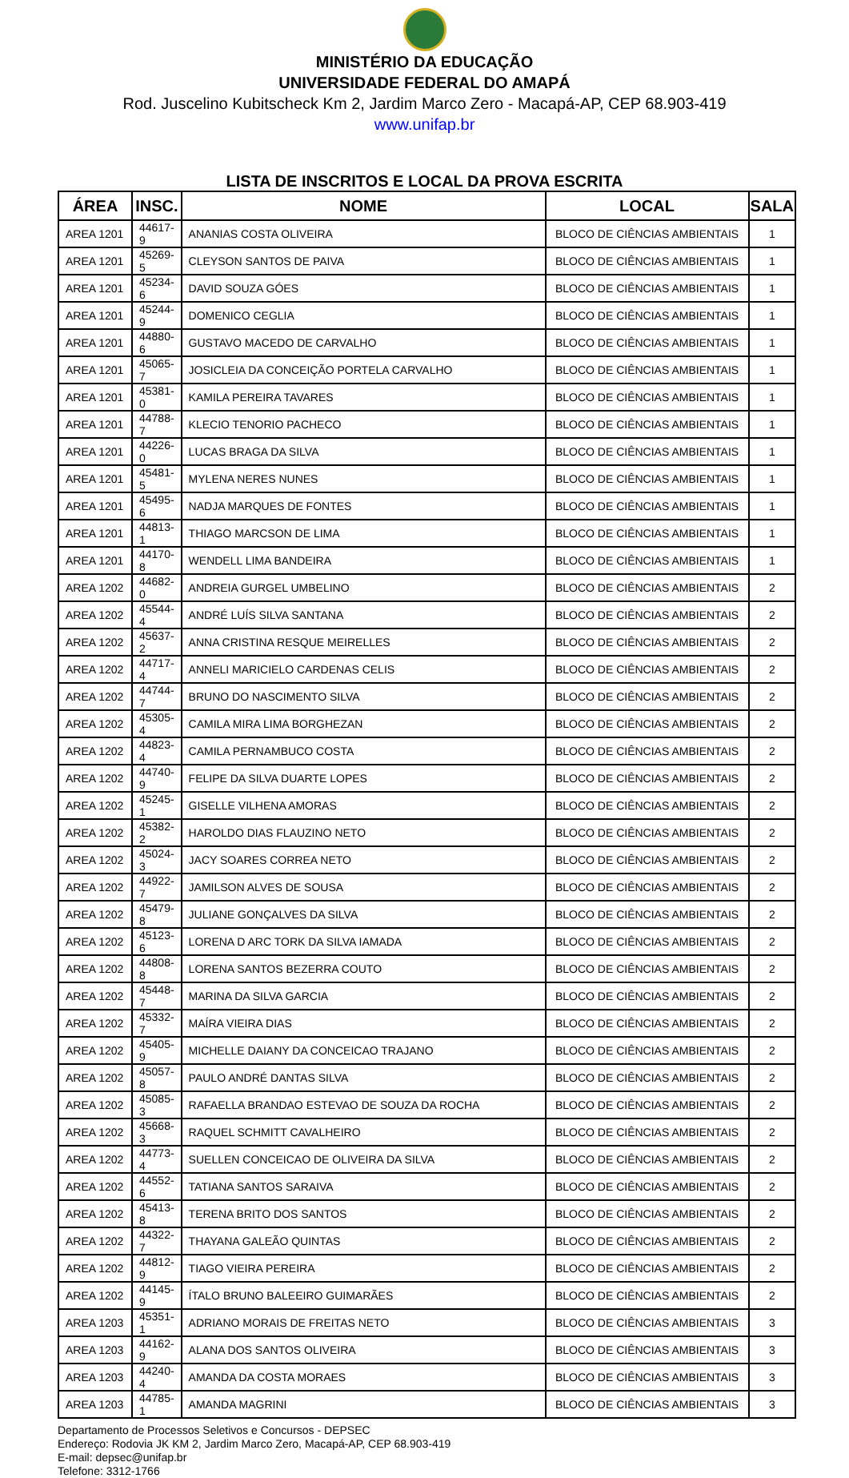MINISTÉRIO DA EDUCAÇÃO
UNIVERSIDADE FEDERAL DO AMAPÁ
Rod. Juscelino Kubitscheck Km 2, Jardim Marco Zero - Macapá-AP, CEP 68.903-419
www.unifap.br
LISTA DE INSCRITOS E LOCAL DA PROVA ESCRITA
| ÁREA | INSC. | NOME | LOCAL | SALA |
| --- | --- | --- | --- | --- |
| AREA 1201 | 44617-9 | ANANIAS COSTA OLIVEIRA | BLOCO DE CIÊNCIAS AMBIENTAIS | 1 |
| AREA 1201 | 45269-5 | CLEYSON SANTOS DE PAIVA | BLOCO DE CIÊNCIAS AMBIENTAIS | 1 |
| AREA 1201 | 45234-6 | DAVID SOUZA GÓES | BLOCO DE CIÊNCIAS AMBIENTAIS | 1 |
| AREA 1201 | 45244-9 | DOMENICO CEGLIA | BLOCO DE CIÊNCIAS AMBIENTAIS | 1 |
| AREA 1201 | 44880-6 | GUSTAVO MACEDO DE CARVALHO | BLOCO DE CIÊNCIAS AMBIENTAIS | 1 |
| AREA 1201 | 45065-7 | JOSICLEIA DA CONCEIÇÃO PORTELA CARVALHO | BLOCO DE CIÊNCIAS AMBIENTAIS | 1 |
| AREA 1201 | 45381-0 | KAMILA PEREIRA TAVARES | BLOCO DE CIÊNCIAS AMBIENTAIS | 1 |
| AREA 1201 | 44788-7 | KLECIO TENORIO PACHECO | BLOCO DE CIÊNCIAS AMBIENTAIS | 1 |
| AREA 1201 | 44226-0 | LUCAS BRAGA DA SILVA | BLOCO DE CIÊNCIAS AMBIENTAIS | 1 |
| AREA 1201 | 45481-5 | MYLENA NERES NUNES | BLOCO DE CIÊNCIAS AMBIENTAIS | 1 |
| AREA 1201 | 45495-6 | NADJA MARQUES DE FONTES | BLOCO DE CIÊNCIAS AMBIENTAIS | 1 |
| AREA 1201 | 44813-1 | THIAGO MARCSON DE LIMA | BLOCO DE CIÊNCIAS AMBIENTAIS | 1 |
| AREA 1201 | 44170-8 | WENDELL LIMA BANDEIRA | BLOCO DE CIÊNCIAS AMBIENTAIS | 1 |
| AREA 1202 | 44682-0 | ANDREIA GURGEL UMBELINO | BLOCO DE CIÊNCIAS AMBIENTAIS | 2 |
| AREA 1202 | 45544-4 | ANDRÉ LUÍS SILVA SANTANA | BLOCO DE CIÊNCIAS AMBIENTAIS | 2 |
| AREA 1202 | 45637-2 | ANNA CRISTINA RESQUE MEIRELLES | BLOCO DE CIÊNCIAS AMBIENTAIS | 2 |
| AREA 1202 | 44717-4 | ANNELI MARICIELO CARDENAS CELIS | BLOCO DE CIÊNCIAS AMBIENTAIS | 2 |
| AREA 1202 | 44744-7 | BRUNO DO NASCIMENTO SILVA | BLOCO DE CIÊNCIAS AMBIENTAIS | 2 |
| AREA 1202 | 45305-4 | CAMILA MIRA LIMA BORGHEZAN | BLOCO DE CIÊNCIAS AMBIENTAIS | 2 |
| AREA 1202 | 44823-4 | CAMILA PERNAMBUCO COSTA | BLOCO DE CIÊNCIAS AMBIENTAIS | 2 |
| AREA 1202 | 44740-9 | FELIPE DA SILVA DUARTE LOPES | BLOCO DE CIÊNCIAS AMBIENTAIS | 2 |
| AREA 1202 | 45245-1 | GISELLE VILHENA AMORAS | BLOCO DE CIÊNCIAS AMBIENTAIS | 2 |
| AREA 1202 | 45382-2 | HAROLDO DIAS FLAUZINO NETO | BLOCO DE CIÊNCIAS AMBIENTAIS | 2 |
| AREA 1202 | 45024-3 | JACY SOARES CORREA NETO | BLOCO DE CIÊNCIAS AMBIENTAIS | 2 |
| AREA 1202 | 44922-7 | JAMILSON ALVES DE SOUSA | BLOCO DE CIÊNCIAS AMBIENTAIS | 2 |
| AREA 1202 | 45479-8 | JULIANE GONÇALVES DA SILVA | BLOCO DE CIÊNCIAS AMBIENTAIS | 2 |
| AREA 1202 | 45123-6 | LORENA D ARC TORK DA SILVA IAMADA | BLOCO DE CIÊNCIAS AMBIENTAIS | 2 |
| AREA 1202 | 44808-8 | LORENA SANTOS BEZERRA COUTO | BLOCO DE CIÊNCIAS AMBIENTAIS | 2 |
| AREA 1202 | 45448-7 | MARINA DA SILVA GARCIA | BLOCO DE CIÊNCIAS AMBIENTAIS | 2 |
| AREA 1202 | 45332-7 | MAÍRA VIEIRA DIAS | BLOCO DE CIÊNCIAS AMBIENTAIS | 2 |
| AREA 1202 | 45405-9 | MICHELLE DAIANY DA CONCEICAO TRAJANO | BLOCO DE CIÊNCIAS AMBIENTAIS | 2 |
| AREA 1202 | 45057-8 | PAULO ANDRÉ DANTAS SILVA | BLOCO DE CIÊNCIAS AMBIENTAIS | 2 |
| AREA 1202 | 45085-3 | RAFAELLA BRANDAO ESTEVAO DE SOUZA DA ROCHA | BLOCO DE CIÊNCIAS AMBIENTAIS | 2 |
| AREA 1202 | 45668-3 | RAQUEL SCHMITT CAVALHEIRO | BLOCO DE CIÊNCIAS AMBIENTAIS | 2 |
| AREA 1202 | 44773-4 | SUELLEN CONCEICAO DE OLIVEIRA DA SILVA | BLOCO DE CIÊNCIAS AMBIENTAIS | 2 |
| AREA 1202 | 44552-6 | TATIANA SANTOS SARAIVA | BLOCO DE CIÊNCIAS AMBIENTAIS | 2 |
| AREA 1202 | 45413-8 | TERENA BRITO DOS SANTOS | BLOCO DE CIÊNCIAS AMBIENTAIS | 2 |
| AREA 1202 | 44322-7 | THAYANA GALEÃO QUINTAS | BLOCO DE CIÊNCIAS AMBIENTAIS | 2 |
| AREA 1202 | 44812-9 | TIAGO VIEIRA PEREIRA | BLOCO DE CIÊNCIAS AMBIENTAIS | 2 |
| AREA 1202 | 44145-9 | ÍTALO BRUNO BALEEIRO GUIMARÃES | BLOCO DE CIÊNCIAS AMBIENTAIS | 2 |
| AREA 1203 | 45351-1 | ADRIANO MORAIS DE FREITAS NETO | BLOCO DE CIÊNCIAS AMBIENTAIS | 3 |
| AREA 1203 | 44162-9 | ALANA DOS SANTOS OLIVEIRA | BLOCO DE CIÊNCIAS AMBIENTAIS | 3 |
| AREA 1203 | 44240-4 | AMANDA DA COSTA MORAES | BLOCO DE CIÊNCIAS AMBIENTAIS | 3 |
| AREA 1203 | 44785-1 | AMANDA MAGRINI | BLOCO DE CIÊNCIAS AMBIENTAIS | 3 |
Departamento de Processos Seletivos e Concursos - DEPSEC
Endereço: Rodovia JK KM 2, Jardim Marco Zero, Macapá-AP, CEP 68.903-419
E-mail: depsec@unifap.br
Telefone: 3312-1766